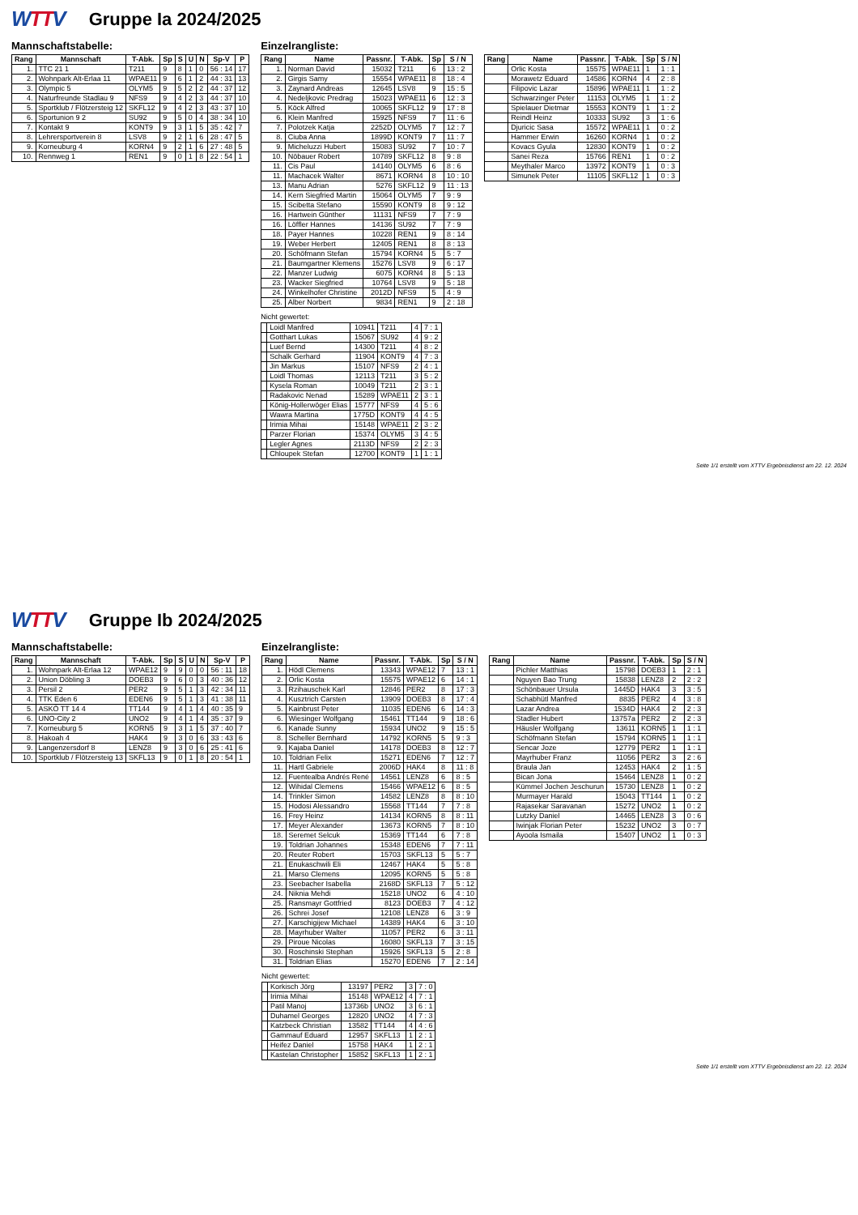WTTV
Gruppe Ia 2024/2025
Mannschaftstabelle:
| Rang | Mannschaft | T-Abk. | Sp | S | U | N | Sp-V | P |
| --- | --- | --- | --- | --- | --- | --- | --- | --- |
| 1. | TTC 21 1 | T211 | 9 | 8 | 1 | 0 | 56 : 14 | 17 |
| 2. | Wohnpark Alt-Erlaa 11 | WPAE11 | 9 | 6 | 1 | 2 | 44 : 31 | 13 |
| 3. | Olympic 5 | OLYM5 | 9 | 5 | 2 | 2 | 44 : 37 | 12 |
| 4. | Naturfreunde Stadlau 9 | NFS9 | 9 | 4 | 2 | 3 | 44 : 37 | 10 |
| 5. | Sportklub / Flötzersteig 12 | SKFL12 | 9 | 4 | 2 | 3 | 43 : 37 | 10 |
| 6. | Sportunion 9 2 | SU92 | 9 | 5 | 0 | 4 | 38 : 34 | 10 |
| 7. | Kontakt 9 | KONT9 | 9 | 3 | 1 | 5 | 35 : 42 | 7 |
| 8. | Lehrersportverein 8 | LSV8 | 9 | 2 | 1 | 6 | 28 : 47 | 5 |
| 9. | Korneuburg 4 | KORN4 | 9 | 2 | 1 | 6 | 27 : 48 | 5 |
| 10. | Rennweg 1 | REN1 | 9 | 0 | 1 | 8 | 22 : 54 | 1 |
Einzelrangliste:
| Rang | Name | Passnr. | T-Abk. | Sp | S / N |
| --- | --- | --- | --- | --- | --- |
| 1. | Norman David | 15032 | T211 | 6 | 13 : 2 |
| 2. | Girgis Samy | 15554 | WPAE11 | 8 | 18 : 4 |
| 3. | Zaynard Andreas | 12645 | LSV8 | 9 | 15 : 5 |
| 4. | Nedeljkovic Predrag | 15023 | WPAE11 | 6 | 12 : 3 |
| 5. | Köck Alfred | 10065 | SKFL12 | 9 | 17 : 8 |
| 6. | Klein Manfred | 15925 | NFS9 | 7 | 11 : 6 |
| 7. | Polotzek Katja | 2252D | OLYM5 | 7 | 12 : 7 |
| 8. | Ciuba Anna | 1899D | KONT9 | 7 | 11 : 7 |
| 9. | Micheluzzi Hubert | 15083 | SU92 | 7 | 10 : 7 |
| 10. | Nöbauer Robert | 10789 | SKFL12 | 8 | 9 : 8 |
| 11. | Cis Paul | 14140 | OLYM5 | 6 | 8 : 6 |
| 11. | Machacek Walter | 8671 | KORN4 | 8 | 10 : 10 |
| 13. | Manu Adrian | 5276 | SKFL12 | 9 | 11 : 13 |
| 14. | Kern Siegfried Martin | 15064 | OLYM5 | 7 | 9 : 9 |
| 15. | Scibetta Stefano | 15590 | KONT9 | 8 | 9 : 12 |
| 16. | Hartwein Günther | 11131 | NFS9 | 7 | 7 : 9 |
| 16. | Löffler Hannes | 14136 | SU92 | 7 | 7 : 9 |
| 18. | Payer Hannes | 10228 | REN1 | 9 | 8 : 14 |
| 19. | Weber Herbert | 12405 | REN1 | 8 | 8 : 13 |
| 20. | Schöfmann Stefan | 15794 | KORN4 | 5 | 5 : 7 |
| 21. | Baumgartner Klemens | 15276 | LSV8 | 9 | 6 : 17 |
| 22. | Manzer Ludwig | 6075 | KORN4 | 8 | 5 : 13 |
| 23. | Wacker Siegfried | 10764 | LSV8 | 9 | 5 : 18 |
| 24. | Winkelhofer Christine | 2012D | NFS9 | 5 | 4 : 9 |
| 25. | Alber Norbert | 9834 | REN1 | 9 | 2 : 18 |
Nicht gewertet:
| | Loidl Manfred | 10941 | T211 | 4 | 7 : 1 |
| | Gotthart Lukas | 15067 | SU92 | 4 | 9 : 2 |
| | Luef Bernd | 14300 | T211 | 4 | 8 : 2 |
| | Schalk Gerhard | 11904 | KONT9 | 4 | 7 : 3 |
| | Jin Markus | 15107 | NFS9 | 2 | 4 : 1 |
| | Loidl Thomas | 12113 | T211 | 3 | 5 : 2 |
| | Kysela Roman | 10049 | T211 | 2 | 3 : 1 |
| | Radakovic Nenad | 15289 | WPAE11 | 2 | 3 : 1 |
| | König-Hollerwöger Elias | 15777 | NFS9 | 4 | 5 : 6 |
| | Wawra Martina | 1775D | KONT9 | 4 | 4 : 5 |
| | Irimia Mihai | 15148 | WPAE11 | 2 | 3 : 2 |
| | Parzer Florian | 15374 | OLYM5 | 3 | 4 : 5 |
| | Legler Agnes | 2113D | NFS9 | 2 | 2 : 3 |
| | Chloupek Stefan | 12700 | KONT9 | 1 | 1 : 1 |
| Rang | Name | Passnr. | T-Abk. | Sp | S / N |
| --- | --- | --- | --- | --- | --- |
| | Orlic Kosta | 15575 | WPAE11 | 1 | 1 : 1 |
| | Morawetz Eduard | 14586 | KORN4 | 4 | 2 : 8 |
| | Filipovic Lazar | 15896 | WPAE11 | 1 | 1 : 2 |
| | Schwarzinger Peter | 11153 | OLYM5 | 1 | 1 : 2 |
| | Spielauer Dietmar | 15553 | KONT9 | 1 | 1 : 2 |
| | Reindl Heinz | 10333 | SU92 | 3 | 1 : 6 |
| | Djuricic Sasa | 15572 | WPAE11 | 1 | 0 : 2 |
| | Hammer Erwin | 16260 | KORN4 | 1 | 0 : 2 |
| | Kovacs Gyula | 12830 | KONT9 | 1 | 0 : 2 |
| | Sanei Reza | 15766 | REN1 | 1 | 0 : 2 |
| | Meythaler Marco | 13972 | KONT9 | 1 | 0 : 3 |
| | Simunek Peter | 11105 | SKFL12 | 1 | 0 : 3 |
Seite 1/1 erstellt vom XTTV Ergebnisdienst am 22. 12. 2024
WTTV
Gruppe Ib 2024/2025
Mannschaftstabelle:
| Rang | Mannschaft | T-Abk. | Sp | S | U | N | Sp-V | P |
| --- | --- | --- | --- | --- | --- | --- | --- | --- |
| 1. | Wohnpark Alt-Erlaa 12 | WPAE12 | 9 | 9 | 0 | 0 | 56 : 11 | 18 |
| 2. | Union Döbling 3 | DOEB3 | 9 | 6 | 0 | 3 | 40 : 36 | 12 |
| 3. | Persil 2 | PER2 | 9 | 5 | 1 | 3 | 42 : 34 | 11 |
| 4. | TTK Eden 6 | EDEN6 | 9 | 5 | 1 | 3 | 41 : 38 | 11 |
| 5. | ASKÖ TT 14 4 | TT144 | 9 | 4 | 1 | 4 | 40 : 35 | 9 |
| 6. | UNO-City 2 | UNO2 | 9 | 4 | 1 | 4 | 35 : 37 | 9 |
| 7. | Korneuburg 5 | KORN5 | 9 | 3 | 1 | 5 | 37 : 40 | 7 |
| 8. | Hakoah 4 | HAK4 | 9 | 3 | 0 | 6 | 33 : 43 | 6 |
| 9. | Langenzersdorf 8 | LENZ8 | 9 | 3 | 0 | 6 | 25 : 41 | 6 |
| 10. | Sportklub / Flötzersteig 13 | SKFL13 | 9 | 0 | 1 | 8 | 20 : 54 | 1 |
Einzelrangliste:
| Rang | Name | Passnr. | T-Abk. | Sp | S / N |
| --- | --- | --- | --- | --- | --- |
| 1. | Hödl Clemens | 13343 | WPAE12 | 7 | 13 : 1 |
| 2. | Orlic Kosta | 15575 | WPAE12 | 6 | 14 : 1 |
| 3. | Rzihauschek Karl | 12846 | PER2 | 8 | 17 : 3 |
| 4. | Kusztrich Carsten | 13909 | DOEB3 | 8 | 17 : 4 |
| 5. | Kainbrust Peter | 11035 | EDEN6 | 6 | 14 : 3 |
| 6. | Wiesinger Wolfgang | 15461 | TT144 | 9 | 18 : 6 |
| 6. | Kanade Sunny | 15934 | UNO2 | 9 | 15 : 5 |
| 8. | Scheller Bernhard | 14792 | KORN5 | 5 | 9 : 3 |
| 9. | Kajaba Daniel | 14178 | DOEB3 | 8 | 12 : 7 |
| 10. | Toldrian Felix | 15271 | EDEN6 | 7 | 12 : 7 |
| 11. | Hartl Gabriele | 2006D | HAK4 | 8 | 11 : 8 |
| 12. | Fuentealba Andrés René | 14561 | LENZ8 | 6 | 8 : 5 |
| 12. | Wihidal Clemens | 15466 | WPAE12 | 6 | 8 : 5 |
| 14. | Trinkler Simon | 14582 | LENZ8 | 8 | 8 : 10 |
| 15. | Hodosi Alessandro | 15568 | TT144 | 7 | 7 : 8 |
| 16. | Frey Heinz | 14134 | KORN5 | 8 | 8 : 11 |
| 17. | Meyer Alexander | 13673 | KORN5 | 7 | 8 : 10 |
| 18. | Seremet Selcuk | 15369 | TT144 | 6 | 7 : 8 |
| 19. | Toldrian Johannes | 15348 | EDEN6 | 7 | 7 : 11 |
| 20. | Reuter Robert | 15703 | SKFL13 | 5 | 5 : 7 |
| 21. | Enukaschwili Eli | 12467 | HAK4 | 5 | 5 : 8 |
| 21. | Marso Clemens | 12095 | KORN5 | 5 | 5 : 8 |
| 23. | Seebacher Isabella | 2168D | SKFL13 | 7 | 5 : 12 |
| 24. | Niknia Mehdi | 15218 | UNO2 | 6 | 4 : 10 |
| 25. | Ransmayr Gottfried | 8123 | DOEB3 | 7 | 4 : 12 |
| 26. | Schrei Josef | 12108 | LENZ8 | 6 | 3 : 9 |
| 27. | Karschigijew Michael | 14389 | HAK4 | 6 | 3 : 10 |
| 28. | Mayrhuber Walter | 11057 | PER2 | 6 | 3 : 11 |
| 29. | Piroue Nicolas | 16080 | SKFL13 | 7 | 3 : 15 |
| 30. | Roschinski Stephan | 15926 | SKFL13 | 5 | 2 : 8 |
| 31. | Toldrian Elias | 15270 | EDEN6 | 7 | 2 : 14 |
Nicht gewertet:
| | Korkisch Jörg | 13197 | PER2 | 3 | 7 : 0 |
| | Irimia Mihai | 15148 | WPAE12 | 4 | 7 : 1 |
| | Patil Manoj | 13736b | UNO2 | 3 | 6 : 1 |
| | Duhamel Georges | 12820 | UNO2 | 4 | 7 : 3 |
| | Katzbeck Christian | 13582 | TT144 | 4 | 4 : 6 |
| | Gammauf Eduard | 12957 | SKFL13 | 1 | 2 : 1 |
| | Heifez Daniel | 15758 | HAK4 | 1 | 2 : 1 |
| | Kastelan Christopher | 15852 | SKFL13 | 1 | 2 : 1 |
| Rang | Name | Passnr. | T-Abk. | Sp | S / N |
| --- | --- | --- | --- | --- | --- |
| | Pichler Matthias | 15798 | DOEB3 | 1 | 2 : 1 |
| | Nguyen Bao Trung | 15838 | LENZ8 | 2 | 2 : 2 |
| | Schönbauer Ursula | 1445D | HAK4 | 3 | 3 : 5 |
| | Schabhütl Manfred | 8835 | PER2 | 4 | 3 : 8 |
| | Lazar Andrea | 1534D | HAK4 | 2 | 2 : 3 |
| | Stadler Hubert | 13757a | PER2 | 2 | 2 : 3 |
| | Häusler Wolfgang | 13611 | KORN5 | 1 | 1 : 1 |
| | Schöfmann Stefan | 15794 | KORN5 | 1 | 1 : 1 |
| | Sencar Joze | 12779 | PER2 | 1 | 1 : 1 |
| | Mayrhuber Franz | 11056 | PER2 | 3 | 2 : 6 |
| | Braula Jan | 12453 | HAK4 | 2 | 1 : 5 |
| | Bican Jona | 15464 | LENZ8 | 1 | 0 : 2 |
| | Kümmel Jochen Jeschurun | 15730 | LENZ8 | 1 | 0 : 2 |
| | Murmayer Harald | 15043 | TT144 | 1 | 0 : 2 |
| | Rajasekar Saravanan | 15272 | UNO2 | 1 | 0 : 2 |
| | Lutzky Daniel | 14465 | LENZ8 | 3 | 0 : 6 |
| | Iwinjak Florian Peter | 15232 | UNO2 | 3 | 0 : 7 |
| | Ayoola Ismaila | 15407 | UNO2 | 1 | 0 : 3 |
Seite 1/1 erstellt vom XTTV Ergebnisdienst am 22. 12. 2024